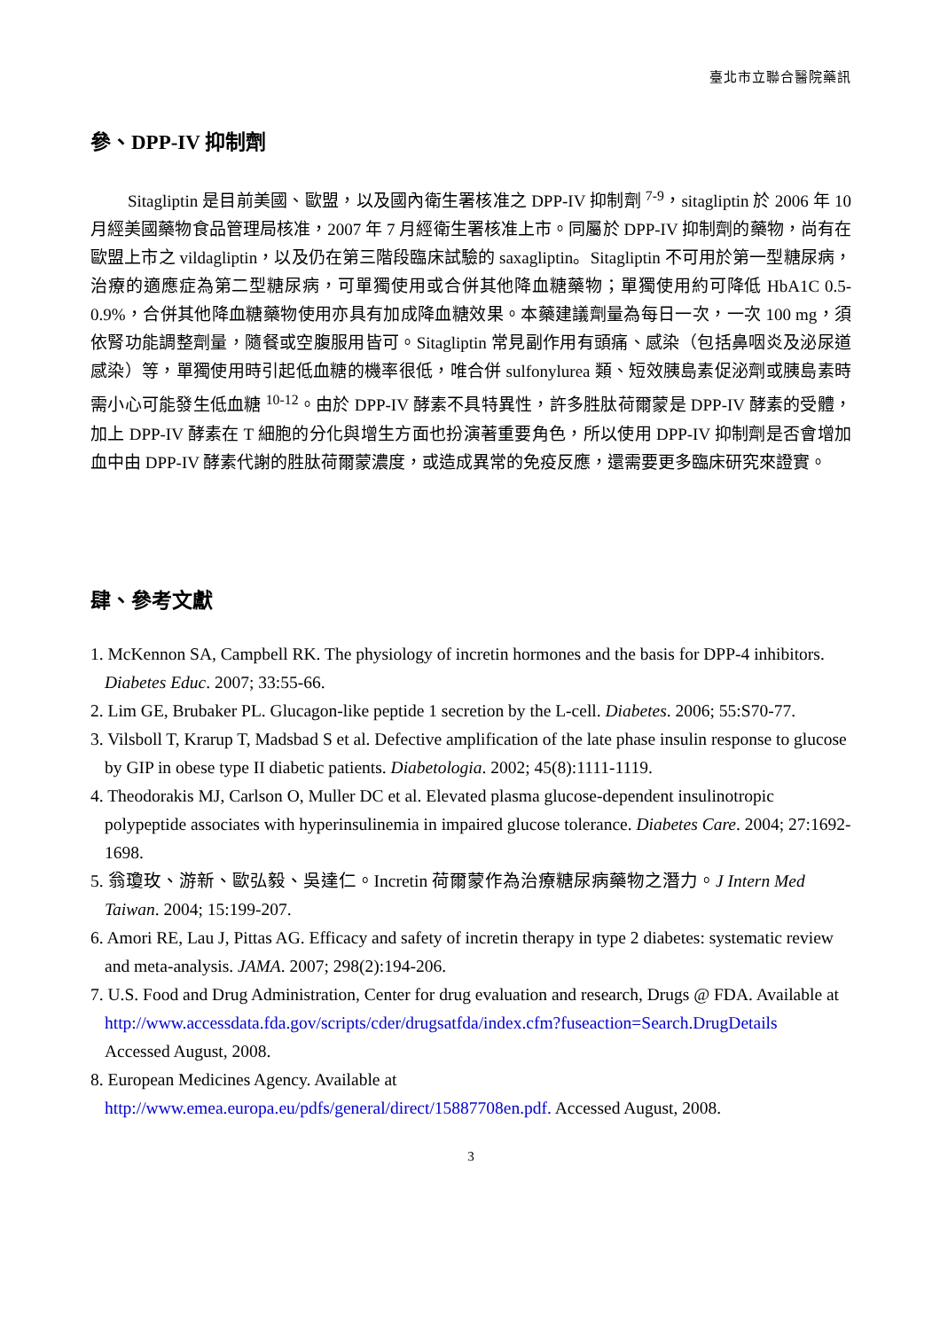臺北市立聯合醫院藥訊
參、DPP-IV 抑制劑
Sitagliptin 是目前美國、歐盟，以及國內衛生署核准之 DPP-IV 抑制劑 <sup>7-9</sup>，sitagliptin 於 2006 年 10 月經美國藥物食品管理局核准，2007 年 7 月經衛生署核准上市。同屬於 DPP-IV 抑制劑的藥物，尚有在歐盟上市之 vildagliptin，以及仍在第三階段臨床試驗的 saxagliptin。Sitagliptin 不可用於第一型糖尿病，治療的適應症為第二型糖尿病，可單獨使用或合併其他降血糖藥物；單獨使用約可降低 HbA1C 0.5-0.9%，合併其他降血糖藥物使用亦具有加成降血糖效果。本藥建議劑量為每日一次，一次 100 mg，須依腎功能調整劑量，隨餐或空腹服用皆可。Sitagliptin 常見副作用有頭痛、感染（包括鼻咽炎及泌尿道感染）等，單獨使用時引起低血糖的機率很低，唯合併 sulfonylurea 類、短效胰島素促泌劑或胰島素時需小心可能發生低血糖 <sup>10-12</sup>。由於 DPP-IV 酵素不具特異性，許多胜肽荷爾蒙是 DPP-IV 酵素的受體，加上 DPP-IV 酵素在 T 細胞的分化與增生方面也扮演著重要角色，所以使用 DPP-IV 抑制劑是否會增加血中由 DPP-IV 酵素代謝的胜肽荷爾蒙濃度，或造成異常的免疫反應，還需要更多臨床研究來證實。
肆、參考文獻
1. McKennon SA, Campbell RK. The physiology of incretin hormones and the basis for DPP-4 inhibitors. Diabetes Educ. 2007; 33:55-66.
2. Lim GE, Brubaker PL. Glucagon-like peptide 1 secretion by the L-cell. Diabetes. 2006; 55:S70-77.
3. Vilsboll T, Krarup T, Madsbad S et al. Defective amplification of the late phase insulin response to glucose by GIP in obese type II diabetic patients. Diabetologia. 2002; 45(8):1111-1119.
4. Theodorakis MJ, Carlson O, Muller DC et al. Elevated plasma glucose-dependent insulinotropic polypeptide associates with hyperinsulinemia in impaired glucose tolerance. Diabetes Care. 2004; 27:1692-1698.
5. 翁瓊玫、游新、歐弘毅、吳達仁。Incretin 荷爾蒙作為治療糖尿病藥物之潛力。J Intern Med Taiwan. 2004; 15:199-207.
6. Amori RE, Lau J, Pittas AG. Efficacy and safety of incretin therapy in type 2 diabetes: systematic review and meta-analysis. JAMA. 2007; 298(2):194-206.
7. U.S. Food and Drug Administration, Center for drug evaluation and research, Drugs @ FDA. Available at
http://www.accessdata.fda.gov/scripts/cder/drugsatfda/index.cfm?fuseaction=Search.DrugDetails
Accessed August, 2008.
8. European Medicines Agency. Available at
http://www.emea.europa.eu/pdfs/general/direct/15887708en.pdf. Accessed August, 2008.
3